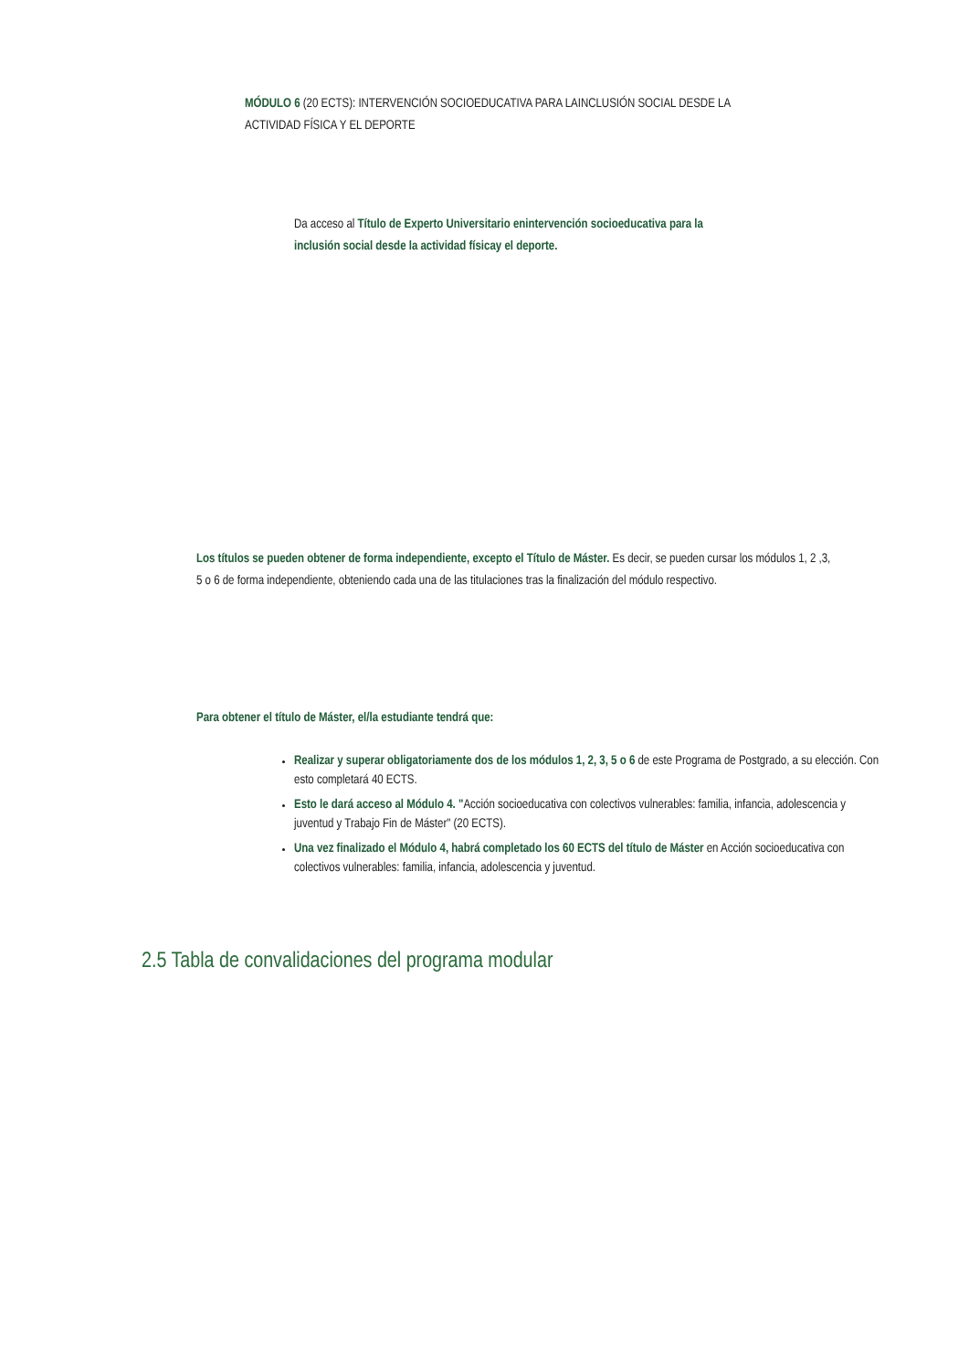MÓDULO 6 (20 ECTS): INTERVENCIÓN SOCIOEDUCATIVA PARA LAINCLUSIÓN SOCIAL DESDE LA ACTIVIDAD FÍSICA Y EL DEPORTE
Da acceso al Título de Experto Universitario enintervención socioeducativa para la inclusión social desde la actividad físicay el deporte.
Los títulos se pueden obtener de forma independiente, excepto el Título de Máster. Es decir, se pueden cursar los módulos 1, 2 ,3, 5 o 6 de forma independiente, obteniendo cada una de las titulaciones tras la finalización del módulo respectivo.
Para obtener el título de Máster, el/la estudiante tendrá que:
Realizar y superar obligatoriamente dos de los módulos 1, 2, 3, 5 o 6 de este Programa de Postgrado, a su elección. Con esto completará 40 ECTS.
Esto le dará acceso al Módulo 4. "Acción socioeducativa con colectivos vulnerables: familia, infancia, adolescencia y juventud y Trabajo Fin de Máster" (20 ECTS).
Una vez finalizado el Módulo 4, habrá completado los 60 ECTS del título de Máster en Acción socioeducativa con colectivos vulnerables: familia, infancia, adolescencia y juventud.
2.5 Tabla de convalidaciones del programa modular